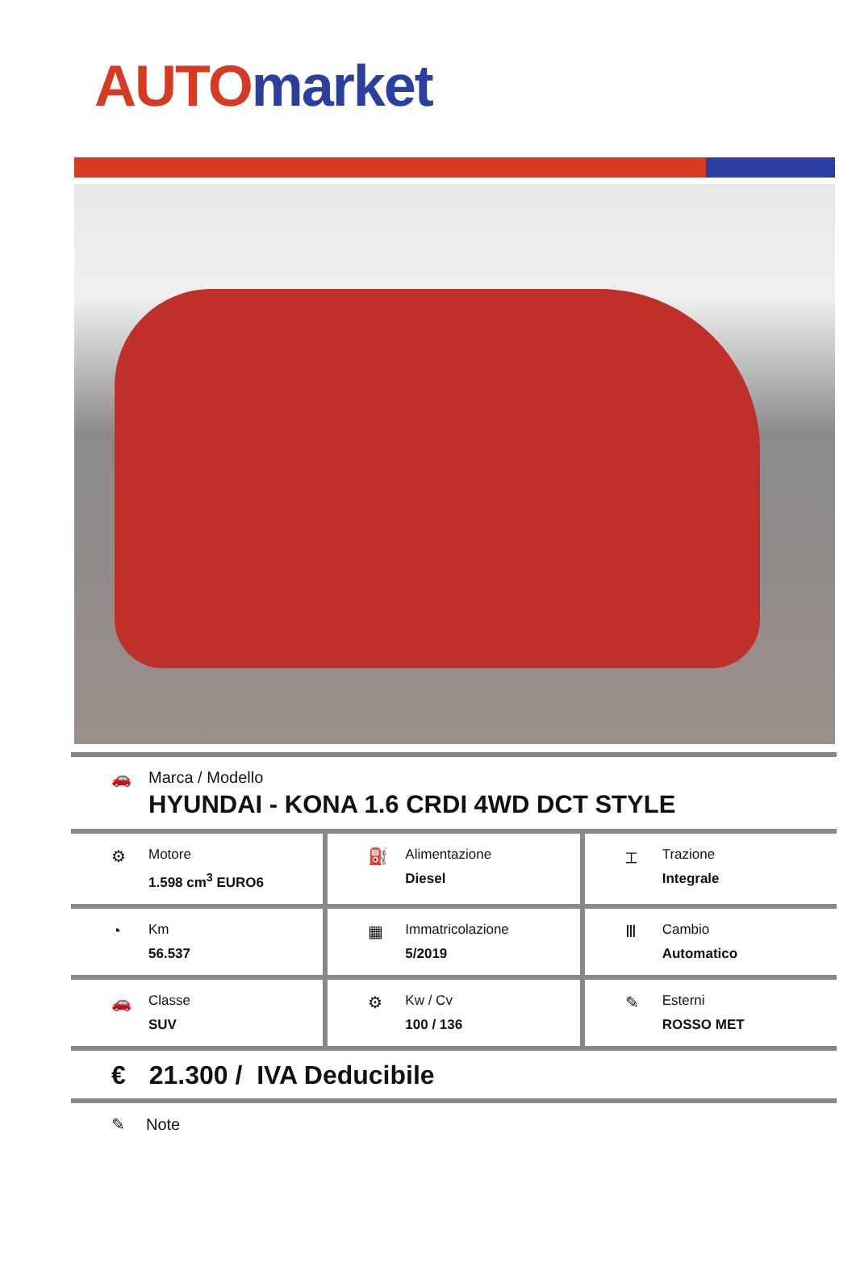AUTO market
🚗 Marca / Modello
HYUNDAI - KONA 1.6 CRDI 4WD DCT STYLE
⚙
Motore
1.598 cm<sup>3</sup> EURO6
⛽
Alimentazione
Diesel
⌶
Trazione
Integrale
◔
Km
56.537
▦
Immatricolazione
5/2019
Ⅲ
Cambio
Automatico
🚗
Classe
SUV
⚙
Kw / Cv
100 / 136
✎
Esterni
ROSSO MET
€ 21.300 / IVA Deducibile
✎ Note